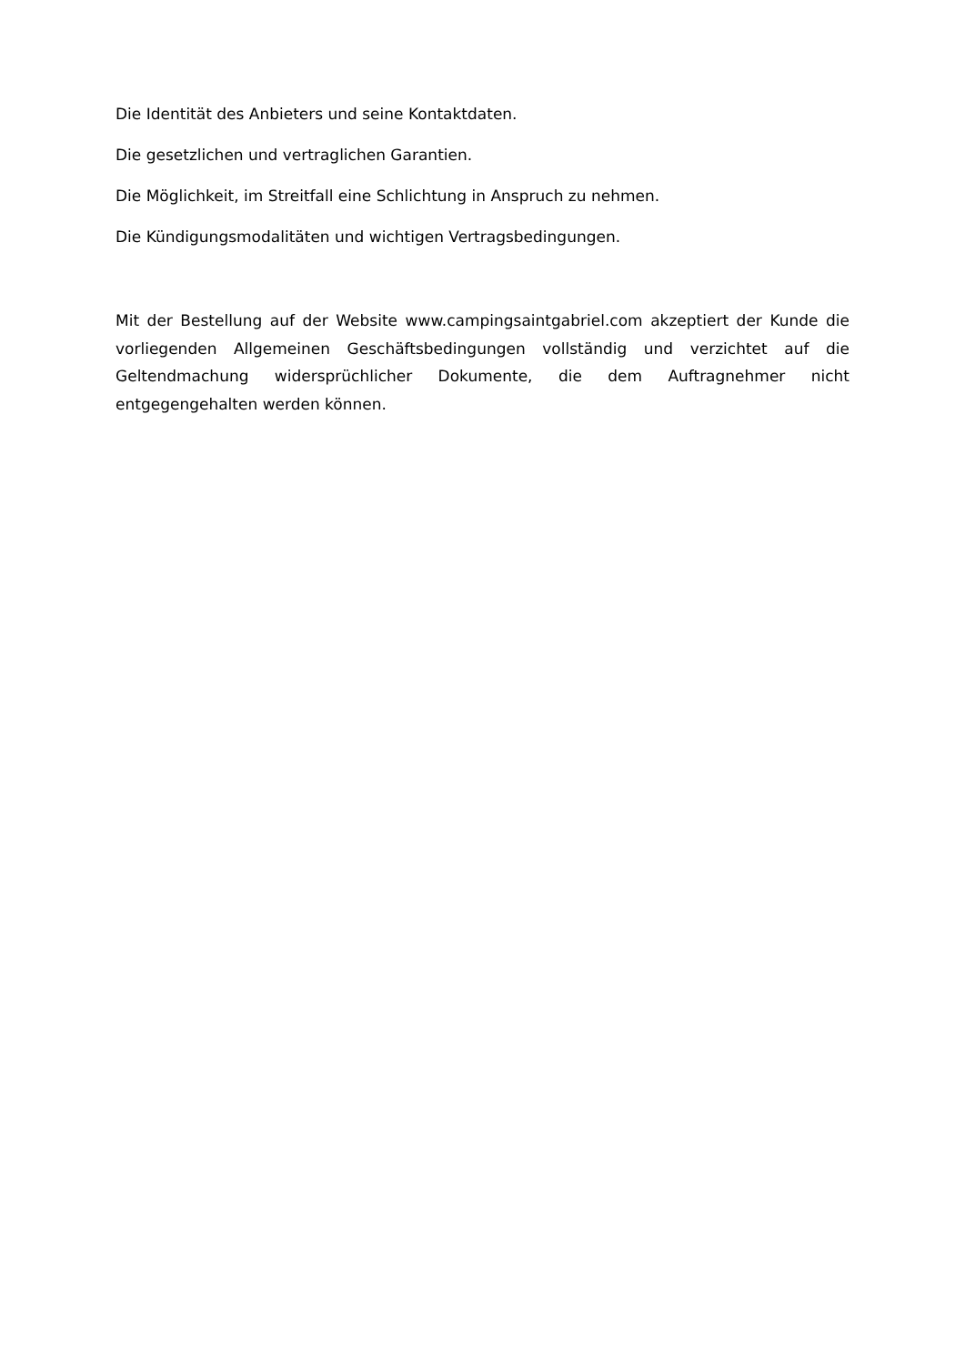Die Identität des Anbieters und seine Kontaktdaten.
Die gesetzlichen und vertraglichen Garantien.
Die Möglichkeit, im Streitfall eine Schlichtung in Anspruch zu nehmen.
Die Kündigungsmodalitäten und wichtigen Vertragsbedingungen.
Mit der Bestellung auf der Website www.campingsaintgabriel.com akzeptiert der Kunde die vorliegenden Allgemeinen Geschäftsbedingungen vollständig und verzichtet auf die Geltendmachung widersprüchlicher Dokumente, die dem Auftragnehmer nicht entgegengehalten werden können.